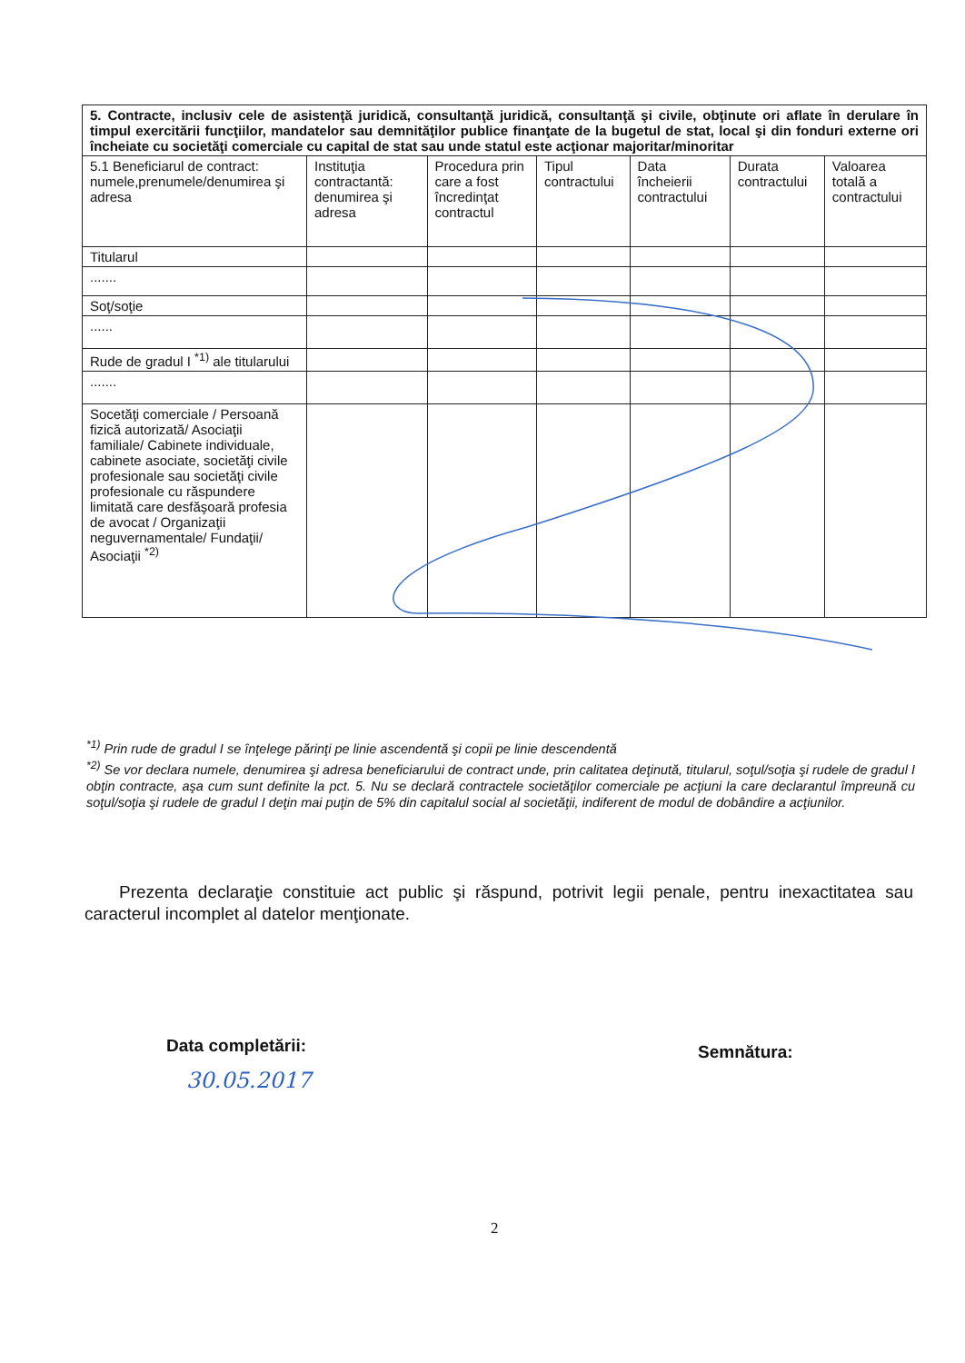| 5. Contracte, inclusiv cele de asistenţă juridică, consultanţă juridică, consultanţă şi civile, obţinute ori aflate în derulare în timpul exercitării funcţiilor, mandatelor sau demnităţilor publice finanţate de la bugetul de stat, local şi din fonduri externe ori încheiate cu societăţi comerciale cu capital de stat sau unde statul este acţionar majoritar/minoritar | | | | | | |
| --- | --- | --- | --- | --- | --- | --- |
| 5.1 Beneficiarul de contract: numele,prenumele/denumirea şi adresa | Instituţia contractantă: denumirea şi adresa | Procedura prin care a fost încredinţat contractul | Tipul contractului | Data încheierii contractului | Durata contractului | Valoarea totală a contractului |
| Titularul | | | | | | |
| ....... | | | | | | |
| Soţ/soţie | | | | | | |
| ...... | | | | | | |
| Rude de gradul I <sup>*1)</sup> ale titularului | | | | | | |
| ....... | | | | | | |
| Socetăţi comerciale / Persoană fizică autorizată/ Asociaţii familiale/ Cabinete individuale, cabinete asociate, societăţi civile profesionale sau societăţi civile profesionale cu răspundere limitată care desfăşoară profesia de avocat / Organizaţii neguvernamentale/ Fundaţii/ Asociaţii <sup>*2)</sup> | | | | | | |
<sup>*1)</sup> Prin rude de gradul I se înţelege părinţi pe linie ascendentă şi copii pe linie descendentă
<sup>*2)</sup> Se vor declara numele, denumirea şi adresa beneficiarului de contract unde, prin calitatea deţinută, titularul, soţul/soţia şi rudele de gradul I obţin contracte, aşa cum sunt definite la pct. 5. Nu se declară contractele societăţilor comerciale pe acţiuni la care declarantul împreună cu soţul/soţia şi rudele de gradul I deţin mai puţin de 5% din capitalul social al societăţii, indiferent de modul de dobândire a acţiunilor.
Prezenta declaraţie constituie act public şi răspund, potrivit legii penale, pentru inexactitatea sau caracterul incomplet al datelor menţionate.
Data completării:
30.05.2017
Semnătura:
2